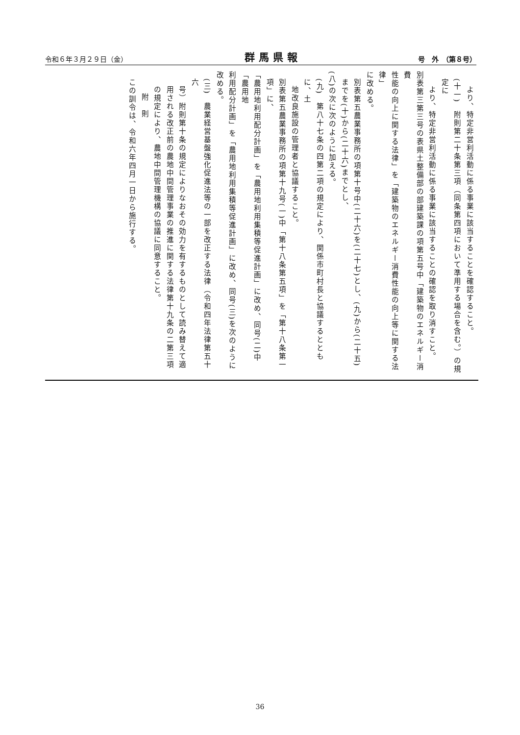令和６年３月２９日（金） 群馬県報 号　外　（第８号）
より、特定非営利活動に係る事業に該当することを確認すること。
(十一)　附則第二十条第三項（同条第四項において準用する場合を含む。）の規定に
より、特定非営利活動に係る事業に該当することの確認を取り消すこと。
別表第三第三号の表県土整備部の部建築課の項第五号中「建築物のエネルギー消費
性能の向上に関する法律」を「建築物のエネルギー消費性能の向上等に関する法律」
に改める。
別表第五農業事務所の項第十号中(二十六)を(二十七)とし、(九)から(二十五)までを(十)から(二十六)までとし、
(八)の次に次のように加える。
(九)　第八十七条の四第二項の規定により、関係市町村長と協議するとともに、土
地改良施設の管理者と協議すること。
別表第五農業事務所の項第十九号(一)中「第十八条第五項」を「第十八条第一項」に、
「農用地利用配分計画」を「農用地利用集積等促進計画」に改め、同号(二)中「農用地
利用配分計画」を「農用地利用集積等促進計画」に改め、同号(三)を次のように改める。
(三)　農業経営基盤強化促進法等の一部を改正する法律（令和四年法律第五十六
号）附則第十条の規定によりなおその効力を有するものとして読み替えて適
用される改正前の農地中間管理事業の推進に関する法律第十九条の二第三項
の規定により、農地中間管理機構の協議に同意すること。
附　則
この訓令は、令和六年四月一日から施行する。
36